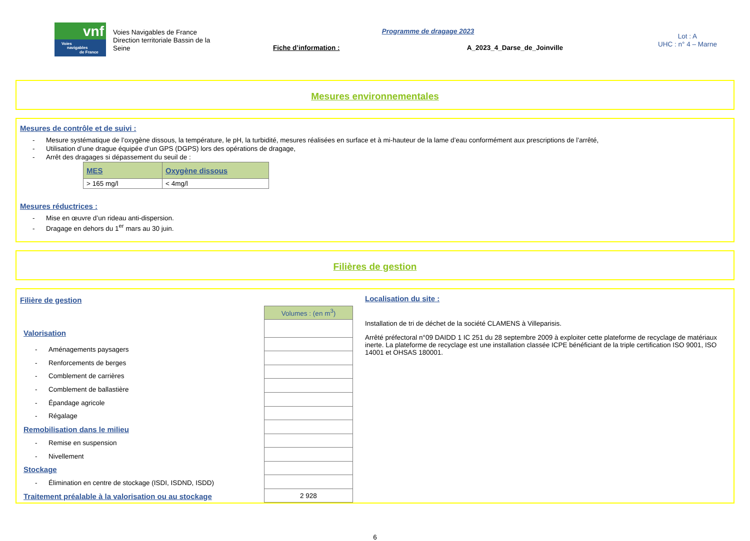vnf
Voies
navigables
de France
Voies Navigables de France
Direction territoriale Bassin de la Seine
Programme de dragage 2023
Fiche d’information : A_2023_4_Darse_de_Joinville
Lot : A
UHC : n° 4 – Marne
Mesures environnementales
Mesures de contrôle et de suivi :
- Mesure systématique de l’oxygène dissous, la température, le pH, la turbidité, mesures réalisées en surface et à mi-hauteur de la lame d’eau conformément aux prescriptions de l’arrêté,
- Utilisation d’une drague équipée d’un GPS (DGPS) lors des opérations de dragage,
- Arrêt des dragages si dépassement du seuil de :
| MES | Oxygène dissous |
| --- | --- |
| > 165 mg/l | < 4mg/l |
Mesures réductrices :
- Mise en œuvre d’un rideau anti-dispersion.
- Dragage en dehors du 1<sup>er</sup> mars au 30 juin.
Filières de gestion
Filière de gestion
Valorisation
- Aménagements paysagers
- Renforcements de berges
- Comblement de carrières
- Comblement de ballastière
- Épandage agricole
- Régalage
Remobilisation dans le milieu
- Remise en suspension
- Nivellement
Stockage
- Élimination en centre de stockage (ISDI, ISDND, ISDD)
Traitement préalable à la valorisation ou au stockage
| Volumes : (en m<sup>3</sup>) |
| --- |
| 2 928 |
Localisation du site :
Installation de tri de déchet de la société CLAMENS à Villeparisis.
Arrêté préfectoral n°09 DAIDD 1 IC 251 du 28 septembre 2009 à exploiter cette plateforme de recyclage de matériaux inerte. La plateforme de recyclage est une installation classée ICPE bénéficiant de la triple certification ISO 9001, ISO 14001 et OHSAS 180001.
6